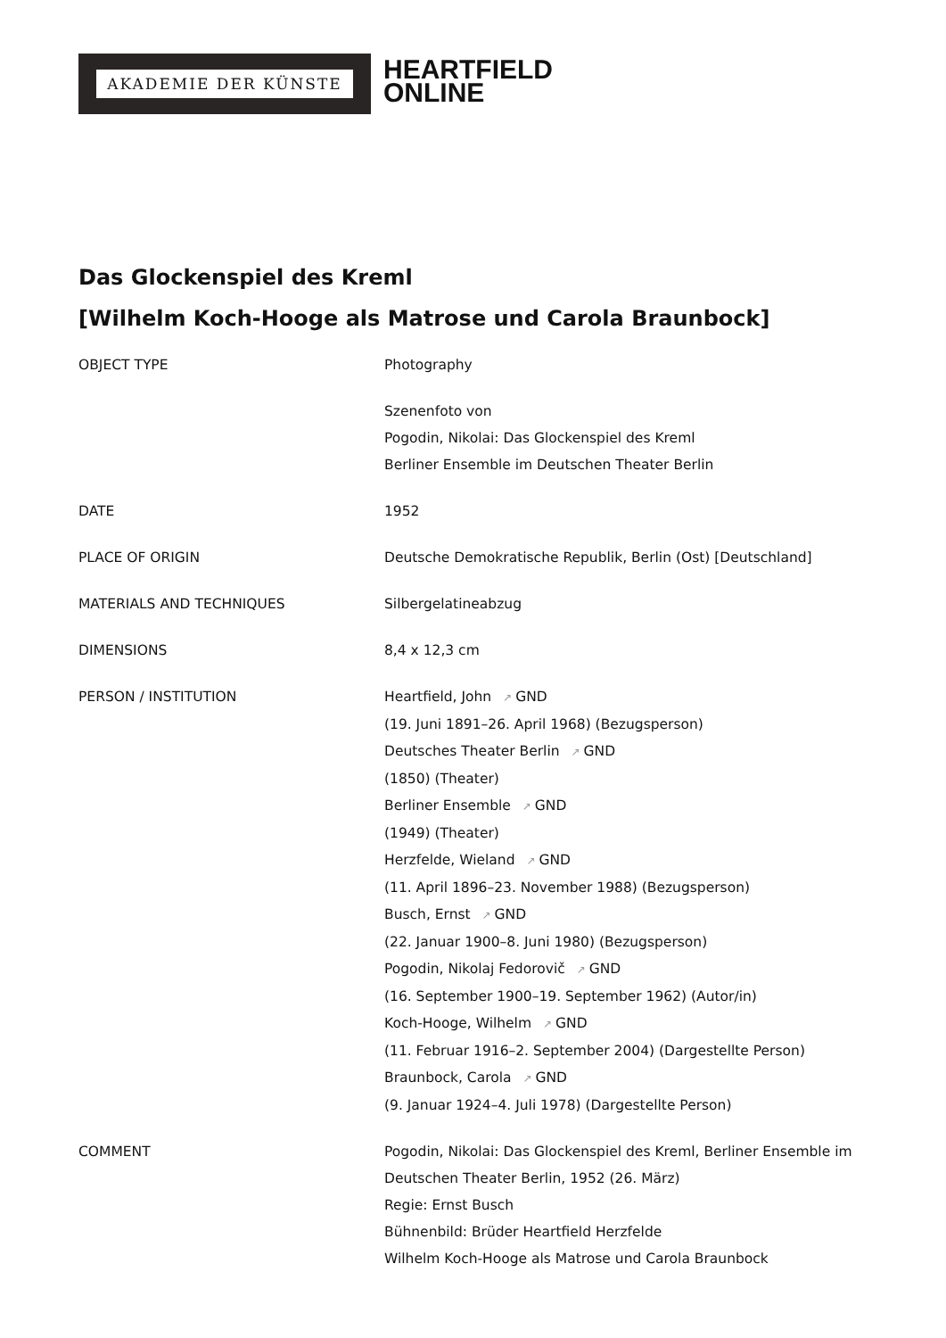AKADEMIE DER KÜNSTE
HEARTFIELD
ONLINE
Das Glockenspiel des Kreml
[Wilhelm Koch-Hooge als Matrose und Carola Braunbock]
| OBJECT TYPE | Photography |
| | Szenenfoto von Pogodin, Nikolai: Das Glockenspiel des Kreml Berliner Ensemble im Deutschen Theater Berlin |
| DATE | 1952 |
| PLACE OF ORIGIN | Deutsche Demokratische Republik, Berlin (Ost) [Deutschland] |
| MATERIALS AND TECHNIQUES | Silbergelatineabzug |
| DIMENSIONS | 8,4 x 12,3 cm |
| PERSON / INSTITUTION | Heartfield, John ↗ GND (19. Juni 1891–26. April 1968) (Bezugsperson) Deutsches Theater Berlin ↗ GND (1850) (Theater) Berliner Ensemble ↗ GND (1949) (Theater) Herzfelde, Wieland ↗ GND (11. April 1896–23. November 1988) (Bezugsperson) Busch, Ernst ↗ GND (22. Januar 1900–8. Juni 1980) (Bezugsperson) Pogodin, Nikolaj Fedorovič ↗ GND (16. September 1900–19. September 1962) (Autor/in) Koch-Hooge, Wilhelm ↗ GND (11. Februar 1916–2. September 2004) (Dargestellte Person) Braunbock, Carola ↗ GND (9. Januar 1924–4. Juli 1978) (Dargestellte Person) |
| COMMENT | Pogodin, Nikolai: Das Glockenspiel des Kreml, Berliner Ensemble im Deutschen Theater Berlin, 1952 (26. März) Regie: Ernst Busch Bühnenbild: Brüder Heartfield Herzfelde Wilhelm Koch-Hooge als Matrose und Carola Braunbock |